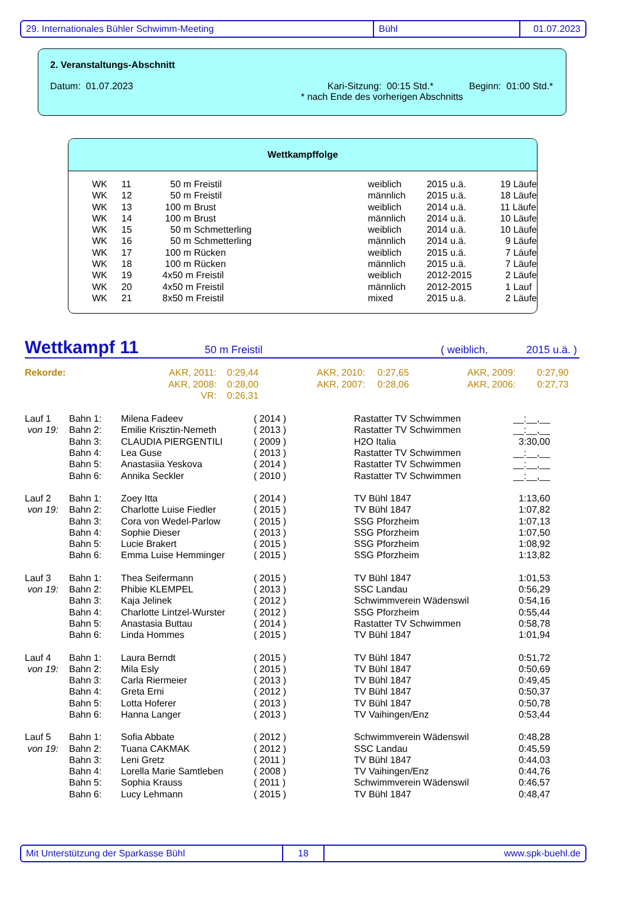29. Internationales Bühler Schwimm-Meeting Bühl 01.07.2023
2. Veranstaltungs-Abschnitt
Datum: 01.07.2023 Kari-Sitzung: 00:15 Std.* Beginn: 01:00 Std.*
* nach Ende des vorherigen Abschnitts
Wettkampffolge
| WK | 11 | 50 m Freistil | weiblich | 2015 u.ä. | 19 Läufe |
| WK | 12 | 50 m Freistil | männlich | 2015 u.ä. | 18 Läufe |
| WK | 13 | 100 m Brust | weiblich | 2014 u.ä. | 11 Läufe |
| WK | 14 | 100 m Brust | männlich | 2014 u.ä. | 10 Läufe |
| WK | 15 | 50 m Schmetterling | weiblich | 2014 u.ä. | 10 Läufe |
| WK | 16 | 50 m Schmetterling | männlich | 2014 u.ä. | 9 Läufe |
| WK | 17 | 100 m Rücken | weiblich | 2015 u.ä. | 7 Läufe |
| WK | 18 | 100 m Rücken | männlich | 2015 u.ä. | 7 Läufe |
| WK | 19 | 4x50 m Freistil | weiblich | 2012-2015 | 2 Läufe |
| WK | 20 | 4x50 m Freistil | männlich | 2012-2015 | 1 Lauf |
| WK | 21 | 8x50 m Freistil | mixed | 2015 u.ä. | 2 Läufe |
Wettkampf 11 50 m Freistil ( weiblich, 2015 u.ä. )
| Rekorde: | AKR, 2011: | 0:29,44 | AKR, 2010: | 0:27,65 | AKR, 2009: | 0:27,90 |
| | AKR, 2008: | 0:28,00 | AKR, 2007: | 0:28,06 | AKR, 2006: | 0:27,73 |
| | VR: | 0:26,31 | | | | |
| Lauf 1 | Bahn 1: | Milena Fadeev | ( 2014 ) | Rastatter TV Schwimmen | __:__,__ |
| von 19: | Bahn 2: | Emilie Krisztin-Nemeth | ( 2013 ) | Rastatter TV Schwimmen | __:__,__ |
| | Bahn 3: | CLAUDIA PIERGENTILI | ( 2009 ) | H2O Italia | 3:30,00 |
| | Bahn 4: | Lea Guse | ( 2013 ) | Rastatter TV Schwimmen | __:__,__ |
| | Bahn 5: | Anastasiia Yeskova | ( 2014 ) | Rastatter TV Schwimmen | __:__,__ |
| | Bahn 6: | Annika Seckler | ( 2010 ) | Rastatter TV Schwimmen | __:__,__ |
| Lauf 2 | Bahn 1: | Zoey Itta | ( 2014 ) | TV Bühl 1847 | 1:13,60 |
| von 19: | Bahn 2: | Charlotte Luise Fiedler | ( 2015 ) | TV Bühl 1847 | 1:07,82 |
| | Bahn 3: | Cora von Wedel-Parlow | ( 2015 ) | SSG Pforzheim | 1:07,13 |
| | Bahn 4: | Sophie Dieser | ( 2013 ) | SSG Pforzheim | 1:07,50 |
| | Bahn 5: | Lucie Brakert | ( 2015 ) | SSG Pforzheim | 1:08,92 |
| | Bahn 6: | Emma Luise Hemminger | ( 2015 ) | SSG Pforzheim | 1:13,82 |
| Lauf 3 | Bahn 1: | Thea Seifermann | ( 2015 ) | TV Bühl 1847 | 1:01,53 |
| von 19: | Bahn 2: | Phibie KLEMPEL | ( 2013 ) | SSC Landau | 0:56,29 |
| | Bahn 3: | Kaja Jelinek | ( 2012 ) | Schwimmverein Wädenswil | 0:54,16 |
| | Bahn 4: | Charlotte Lintzel-Wurster | ( 2012 ) | SSG Pforzheim | 0:55,44 |
| | Bahn 5: | Anastasia Buttau | ( 2014 ) | Rastatter TV Schwimmen | 0:58,78 |
| | Bahn 6: | Linda Hommes | ( 2015 ) | TV Bühl 1847 | 1:01,94 |
| Lauf 4 | Bahn 1: | Laura Berndt | ( 2015 ) | TV Bühl 1847 | 0:51,72 |
| von 19: | Bahn 2: | Mila Esly | ( 2015 ) | TV Bühl 1847 | 0:50,69 |
| | Bahn 3: | Carla Riermeier | ( 2013 ) | TV Bühl 1847 | 0:49,45 |
| | Bahn 4: | Greta Erni | ( 2012 ) | TV Bühl 1847 | 0:50,37 |
| | Bahn 5: | Lotta Hoferer | ( 2013 ) | TV Bühl 1847 | 0:50,78 |
| | Bahn 6: | Hanna Langer | ( 2013 ) | TV Vaihingen/Enz | 0:53,44 |
| Lauf 5 | Bahn 1: | Sofia Abbate | ( 2012 ) | Schwimmverein Wädenswil | 0:48,28 |
| von 19: | Bahn 2: | Tuana CAKMAK | ( 2012 ) | SSC Landau | 0:45,59 |
| | Bahn 3: | Leni Gretz | ( 2011 ) | TV Bühl 1847 | 0:44,03 |
| | Bahn 4: | Lorella Marie Samtleben | ( 2008 ) | TV Vaihingen/Enz | 0:44,76 |
| | Bahn 5: | Sophia Krauss | ( 2011 ) | Schwimmverein Wädenswil | 0:46,57 |
| | Bahn 6: | Lucy Lehmann | ( 2015 ) | TV Bühl 1847 | 0:48,47 |
Mit Unterstützung der Sparkasse Bühl 18 www.spk-buehl.de